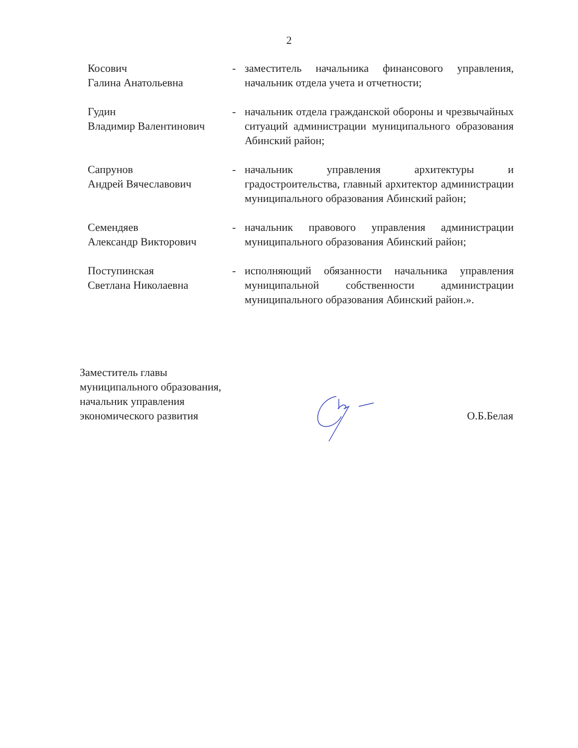2
Косович
Галина Анатольевна
- заместитель начальника финансового управления, начальник отдела учета и отчетности;
Гудин
Владимир Валентинович
- начальник отдела гражданской обороны и чрезвычайных ситуаций администрации муниципального образования Абинский район;
Сапрунов
Андрей Вячеславович
- начальник управления архитектуры и градостроительства, главный архитектор администрации муниципального образования Абинский район;
Семендяев
Александр Викторович
- начальник правового управления администрации муниципального образования Абинский район;
Поступинская
Светлана Николаевна
- исполняющий обязанности начальника управления муниципальной собственности администрации муниципального образования Абинский район.».
Заместитель главы
муниципального образования,
начальник управления
экономического развития
О.Б.Белая